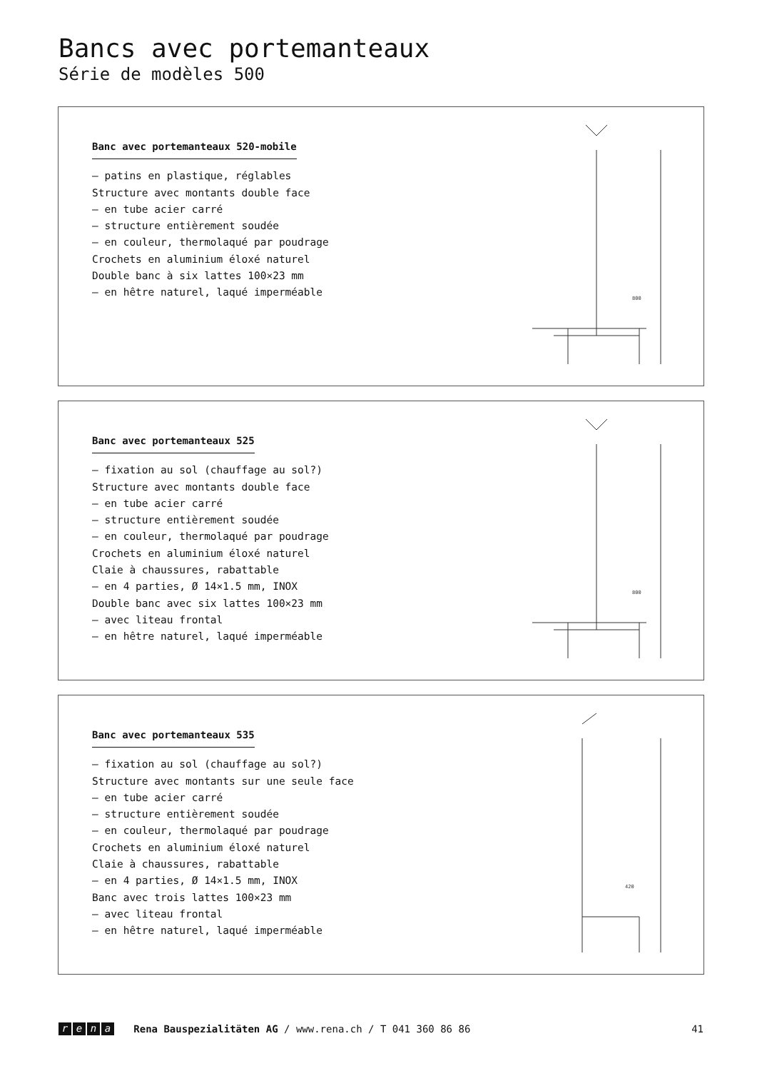Bancs avec portemanteaux
Série de modèles 500
Banc avec portemanteaux 520-mobile
– patins en plastique, réglables
Structure avec montants double face
– en tube acier carré
– structure entièrement soudée
– en couleur, thermolaqué par poudrage
Crochets en aluminium éloxé naturel
Double banc à six lattes 100×23 mm
– en hêtre naturel, laqué imperméable
800
Banc avec portemanteaux 525
– fixation au sol (chauffage au sol?)
Structure avec montants double face
– en tube acier carré
– structure entièrement soudée
– en couleur, thermolaqué par poudrage
Crochets en aluminium éloxé naturel
Claie à chaussures, rabattable
– en 4 parties, Ø 14×1.5 mm, INOX
Double banc avec six lattes 100×23 mm
– avec liteau frontal
– en hêtre naturel, laqué imperméable
800
Banc avec portemanteaux 535
– fixation au sol (chauffage au sol?)
Structure avec montants sur une seule face
– en tube acier carré
– structure entièrement soudée
– en couleur, thermolaqué par poudrage
Crochets en aluminium éloxé naturel
Claie à chaussures, rabattable
– en 4 parties, Ø 14×1.5 mm, INOX
Banc avec trois lattes 100×23 mm
– avec liteau frontal
– en hêtre naturel, laqué imperméable
420
rena Rena Bauspezialitäten AG / www.rena.ch / T 041 360 86 86 41